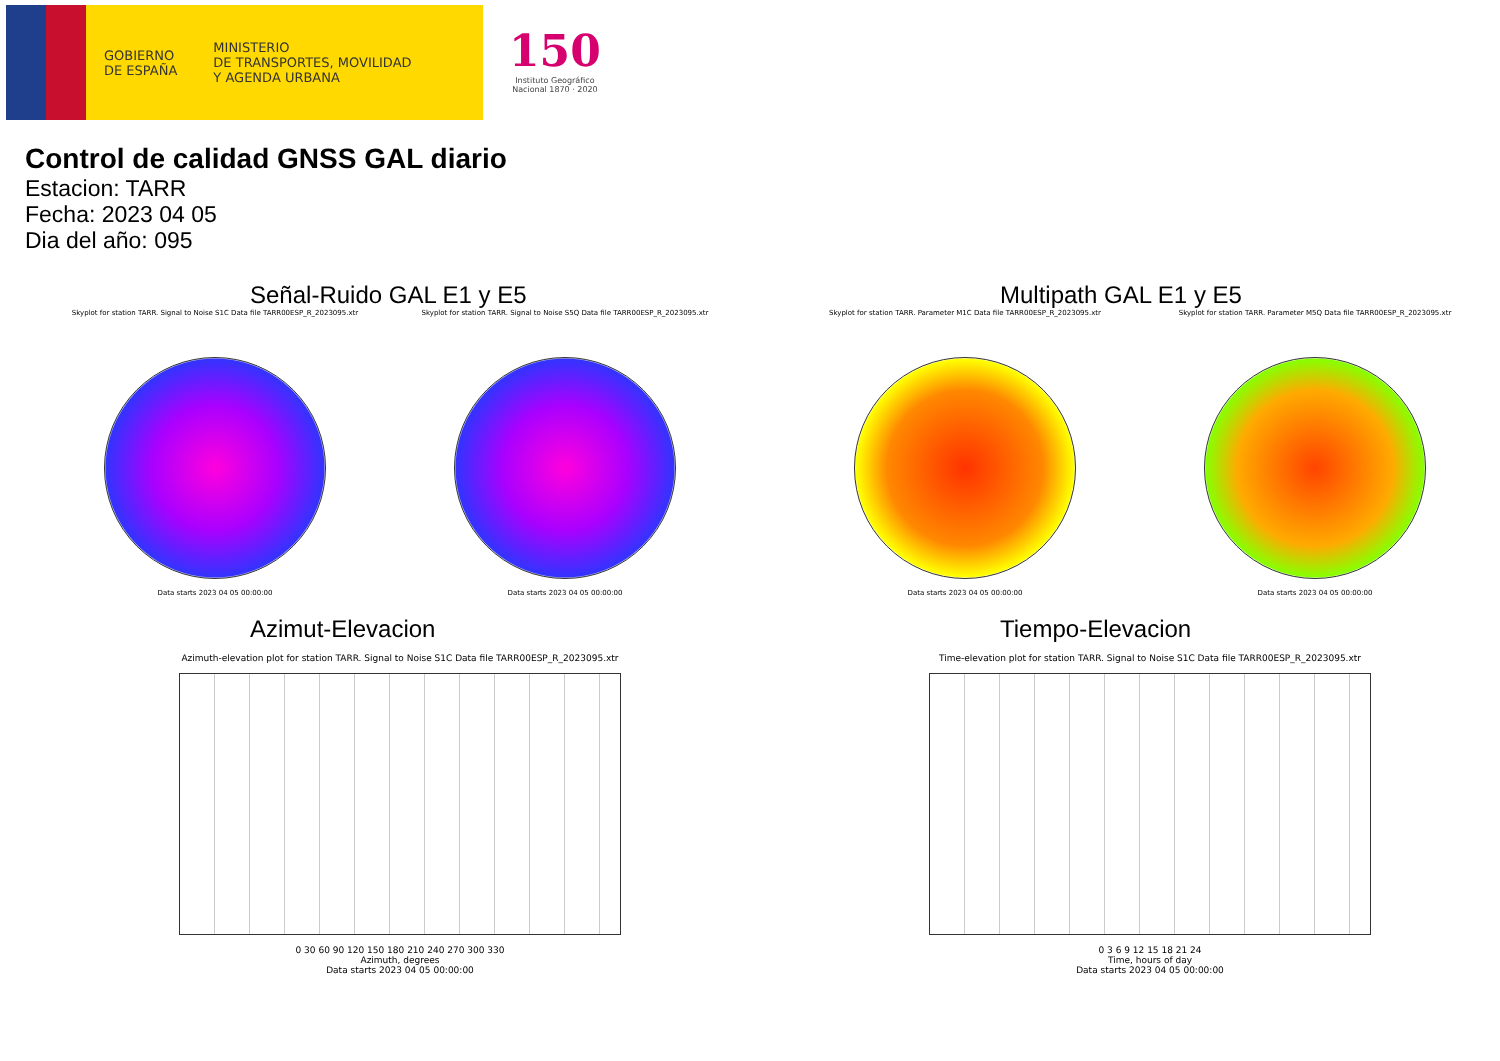GOBIERNO
DE ESPAÑA
MINISTERIO
DE TRANSPORTES, MOVILIDAD
Y AGENDA URBANA
150
Instituto Geográfico
Nacional 1870 · 2020
Control de calidad GNSS GAL diario
Estacion: TARR
Fecha: 2023 04 05
Dia del año: 095
Señal-Ruido GAL E1 y E5
Skyplot for station TARR. Signal to Noise S1C Data file TARR00ESP_R_2023095.xtr
Data starts 2023 04 05 00:00:00
Skyplot for station TARR. Signal to Noise S5Q Data file TARR00ESP_R_2023095.xtr
Data starts 2023 04 05 00:00:00
Multipath GAL E1 y E5
Skyplot for station TARR. Parameter M1C Data file TARR00ESP_R_2023095.xtr
Data starts 2023 04 05 00:00:00
Skyplot for station TARR. Parameter M5Q Data file TARR00ESP_R_2023095.xtr
Data starts 2023 04 05 00:00:00
Azimut-Elevacion
Azimuth-elevation plot for station TARR. Signal to Noise S1C Data file TARR00ESP_R_2023095.xtr
0 30 60 90 120 150 180 210 240 270 300 330
Azimuth, degrees
Data starts 2023 04 05 00:00:00
Tiempo-Elevacion
Time-elevation plot for station TARR. Signal to Noise S1C Data file TARR00ESP_R_2023095.xtr
0 3 6 9 12 15 18 21 24
Time, hours of day
Data starts 2023 04 05 00:00:00